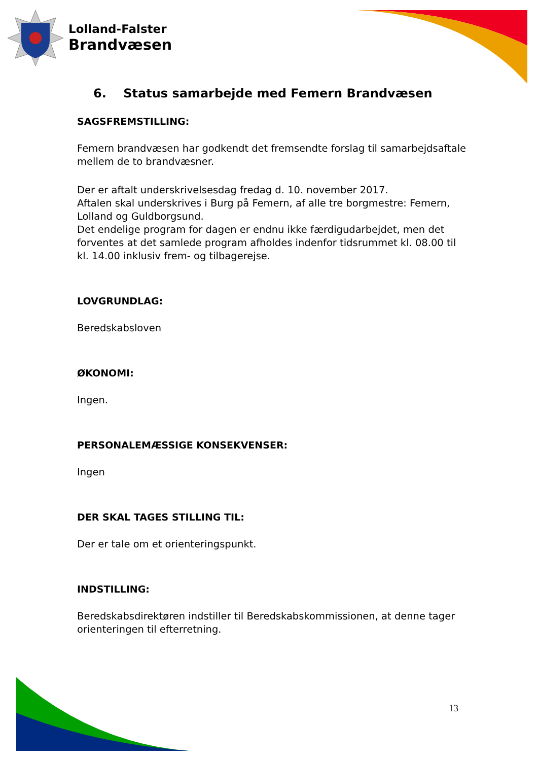Lolland-Falster
Brandvæsen
6. Status samarbejde med Femern Brandvæsen
SAGSFREMSTILLING:
Femern brandvæsen har godkendt det fremsendte forslag til samarbejdsaftale mellem de to brandvæsner.
Der er aftalt underskrivelsesdag fredag d. 10. november 2017.
Aftalen skal underskrives i Burg på Femern, af alle tre borgmestre: Femern, Lolland og Guldborgsund.
Det endelige program for dagen er endnu ikke færdigudarbejdet, men det forventes at det samlede program afholdes indenfor tidsrummet kl. 08.00 til kl. 14.00 inklusiv frem- og tilbagerejse.
LOVGRUNDLAG:
Beredskabsloven
ØKONOMI:
Ingen.
PERSONALEMÆSSIGE KONSEKVENSER:
Ingen
DER SKAL TAGES STILLING TIL:
Der er tale om et orienteringspunkt.
INDSTILLING:
Beredskabsdirektøren indstiller til Beredskabskommissionen, at denne tager orienteringen til efterretning.
13